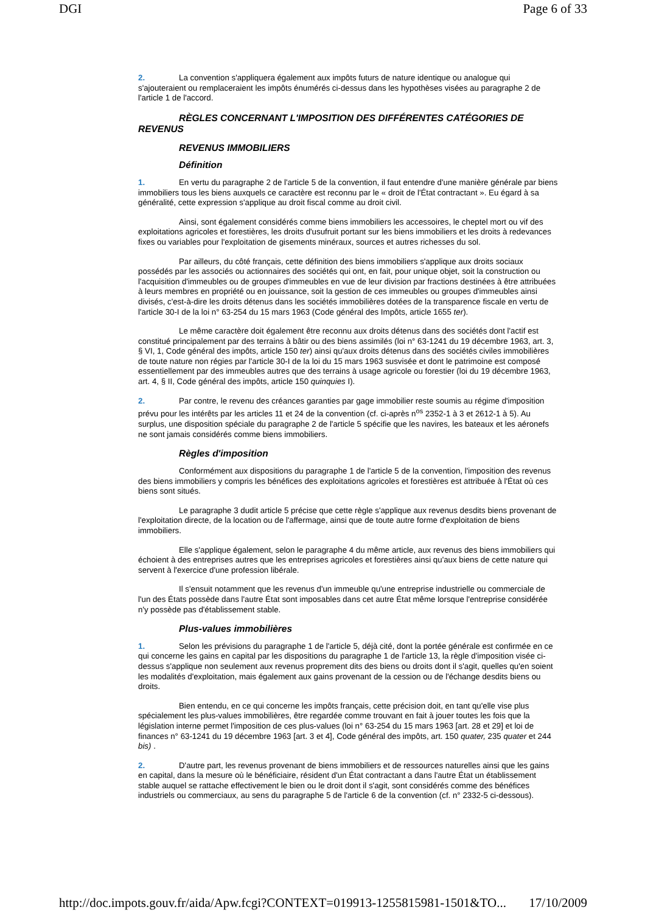DGI Page 6 of 33
2. La convention s'appliquera également aux impôts futurs de nature identique ou analogue qui s'ajouteraient ou remplaceraient les impôts énumérés ci-dessus dans les hypothèses visées au paragraphe 2 de l'article 1 de l'accord.
RÈGLES CONCERNANT L'IMPOSITION DES DIFFÉRENTES CATÉGORIES DE REVENUS
REVENUS IMMOBILIERS
Définition
1. En vertu du paragraphe 2 de l'article 5 de la convention, il faut entendre d'une manière générale par biens immobiliers tous les biens auxquels ce caractère est reconnu par le « droit de l'État contractant ». Eu égard à sa généralité, cette expression s'applique au droit fiscal comme au droit civil.
Ainsi, sont également considérés comme biens immobiliers les accessoires, le cheptel mort ou vif des exploitations agricoles et forestières, les droits d'usufruit portant sur les biens immobiliers et les droits à redevances fixes ou variables pour l'exploitation de gisements minéraux, sources et autres richesses du sol.
Par ailleurs, du côté français, cette définition des biens immobiliers s'applique aux droits sociaux possédés par les associés ou actionnaires des sociétés qui ont, en fait, pour unique objet, soit la construction ou l'acquisition d'immeubles ou de groupes d'immeubles en vue de leur division par fractions destinées à être attribuées à leurs membres en propriété ou en jouissance, soit la gestion de ces immeubles ou groupes d'immeubles ainsi divisés, c'est-à-dire les droits détenus dans les sociétés immobilières dotées de la transparence fiscale en vertu de l'article 30-I de la loi n° 63-254 du 15 mars 1963 (Code général des Impôts, article 1655 ter).
Le même caractère doit également être reconnu aux droits détenus dans des sociétés dont l'actif est constitué principalement par des terrains à bâtir ou des biens assimilés (loi n° 63-1241 du 19 décembre 1963, art. 3, § VI, 1, Code général des impôts, article 150 ter) ainsi qu'aux droits détenus dans des sociétés civiles immobilières de toute nature non régies par l'article 30-I de la loi du 15 mars 1963 susvisée et dont le patrimoine est composé essentiellement par des immeubles autres que des terrains à usage agricole ou forestier (loi du 19 décembre 1963, art. 4, § II, Code général des impôts, article 150 quinquies I).
2. Par contre, le revenu des créances garanties par gage immobilier reste soumis au régime d'imposition prévu pour les intérêts par les articles 11 et 24 de la convention (cf. ci-après n<sup>os</sup> 2352-1 à 3 et 2612-1 à 5). Au surplus, une disposition spéciale du paragraphe 2 de l'article 5 spécifie que les navires, les bateaux et les aéronefs ne sont jamais considérés comme biens immobiliers.
Règles d'imposition
Conformément aux dispositions du paragraphe 1 de l'article 5 de la convention, l'imposition des revenus des biens immobiliers y compris les bénéfices des exploitations agricoles et forestières est attribuée à l'État où ces biens sont situés.
Le paragraphe 3 dudit article 5 précise que cette règle s'applique aux revenus desdits biens provenant de l'exploitation directe, de la location ou de l'affermage, ainsi que de toute autre forme d'exploitation de biens immobiliers.
Elle s'applique également, selon le paragraphe 4 du même article, aux revenus des biens immobiliers qui échoient à des entreprises autres que les entreprises agricoles et forestières ainsi qu'aux biens de cette nature qui servent à l'exercice d'une profession libérale.
Il s'ensuit notamment que les revenus d'un immeuble qu'une entreprise industrielle ou commerciale de l'un des États possède dans l'autre État sont imposables dans cet autre État même lorsque l'entreprise considérée n'y possède pas d'établissement stable.
Plus-values immobilières
1. Selon les prévisions du paragraphe 1 de l'article 5, déjà cité, dont la portée générale est confirmée en ce qui concerne les gains en capital par les dispositions du paragraphe 1 de l'article 13, la règle d'imposition visée ci-dessus s'applique non seulement aux revenus proprement dits des biens ou droits dont il s'agit, quelles qu'en soient les modalités d'exploitation, mais également aux gains provenant de la cession ou de l'échange desdits biens ou droits.
Bien entendu, en ce qui concerne les impôts français, cette précision doit, en tant qu'elle vise plus spécialement les plus-values immobilières, être regardée comme trouvant en fait à jouer toutes les fois que la législation interne permet l'imposition de ces plus-values (loi n° 63-254 du 15 mars 1963 [art. 28 et 29] et loi de finances n° 63-1241 du 19 décembre 1963 [art. 3 et 4], Code général des impôts, art. 150 quater, 235 quater et 244 bis) .
2. D'autre part, les revenus provenant de biens immobiliers et de ressources naturelles ainsi que les gains en capital, dans la mesure où le bénéficiaire, résident d'un État contractant a dans l'autre État un établissement stable auquel se rattache effectivement le bien ou le droit dont il s'agit, sont considérés comme des bénéfices industriels ou commerciaux, au sens du paragraphe 5 de l'article 6 de la convention (cf. n° 2332-5 ci-dessous).
http://doc.impots.gouv.fr/aida/Apw.fcgi?CONTEXT=019913-1255815981-1501&TO... 17/10/2009